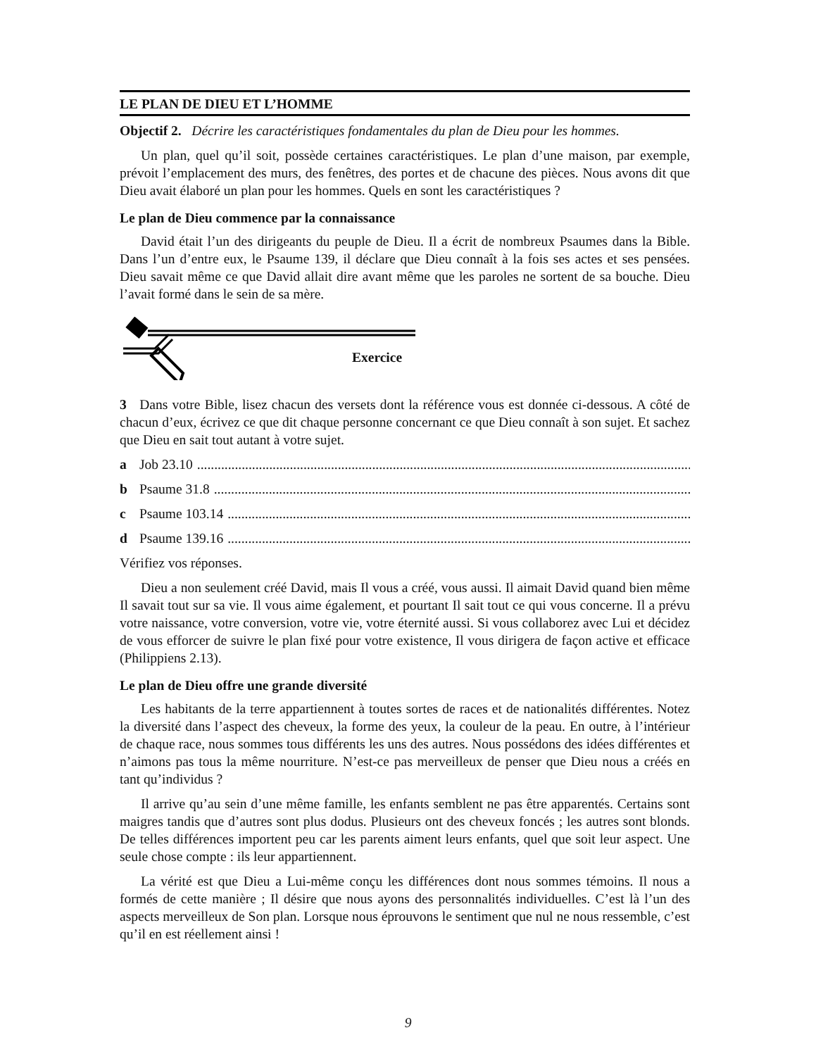LE PLAN DE DIEU ET L’HOMME
Objectif 2. Décrire les caractéristiques fondamentales du plan de Dieu pour les hommes.
Un plan, quel qu’il soit, possède certaines caractéristiques. Le plan d’une maison, par exemple, prévoit l’emplacement des murs, des fenêtres, des portes et de chacune des pièces. Nous avons dit que Dieu avait élaboré un plan pour les hommes. Quels en sont les caractéristiques ?
Le plan de Dieu commence par la connaissance
David était l’un des dirigeants du peuple de Dieu. Il a écrit de nombreux Psaumes dans la Bible. Dans l’un d’entre eux, le Psaume 139, il déclare que Dieu connaît à la fois ses actes et ses pensées. Dieu savait même ce que David allait dire avant même que les paroles ne sortent de sa bouche. Dieu l’avait formé dans le sein de sa mère.
Exercice
3 Dans votre Bible, lisez chacun des versets dont la référence vous est donnée ci-dessous. A côté de chacun d’eux, écrivez ce que dit chaque personne concernant ce que Dieu connaît à son sujet. Et sachez que Dieu en sait tout autant à votre sujet.
a Job 23.10..........................................................................................................................................................
b Psaume 31.8..........................................................................................................................................................
c Psaume 103.14..........................................................................................................................................................
d Psaume 139.16..........................................................................................................................................................
Vérifiez vos réponses.
Dieu a non seulement créé David, mais Il vous a créé, vous aussi. Il aimait David quand bien même Il savait tout sur sa vie. Il vous aime également, et pourtant Il sait tout ce qui vous concerne. Il a prévu votre naissance, votre conversion, votre vie, votre éternité aussi. Si vous collaborez avec Lui et décidez de vous efforcer de suivre le plan fixé pour votre existence, Il vous dirigera de façon active et efficace (Philippiens 2.13).
Le plan de Dieu offre une grande diversité
Les habitants de la terre appartiennent à toutes sortes de races et de nationalités différentes. Notez la diversité dans l’aspect des cheveux, la forme des yeux, la couleur de la peau. En outre, à l’intérieur de chaque race, nous sommes tous différents les uns des autres. Nous possédons des idées différentes et n’aimons pas tous la même nourriture. N’est-ce pas merveilleux de penser que Dieu nous a créés en tant qu’individus ?
Il arrive qu’au sein d’une même famille, les enfants semblent ne pas être apparentés. Certains sont maigres tandis que d’autres sont plus dodus. Plusieurs ont des cheveux foncés ; les autres sont blonds. De telles différences importent peu car les parents aiment leurs enfants, quel que soit leur aspect. Une seule chose compte : ils leur appartiennent.
La vérité est que Dieu a Lui-même conçu les différences dont nous sommes témoins. Il nous a formés de cette manière ; Il désire que nous ayons des personnalités individuelles. C’est là l’un des aspects merveilleux de Son plan. Lorsque nous éprouvons le sentiment que nul ne nous ressemble, c’est qu’il en est réellement ainsi !
9